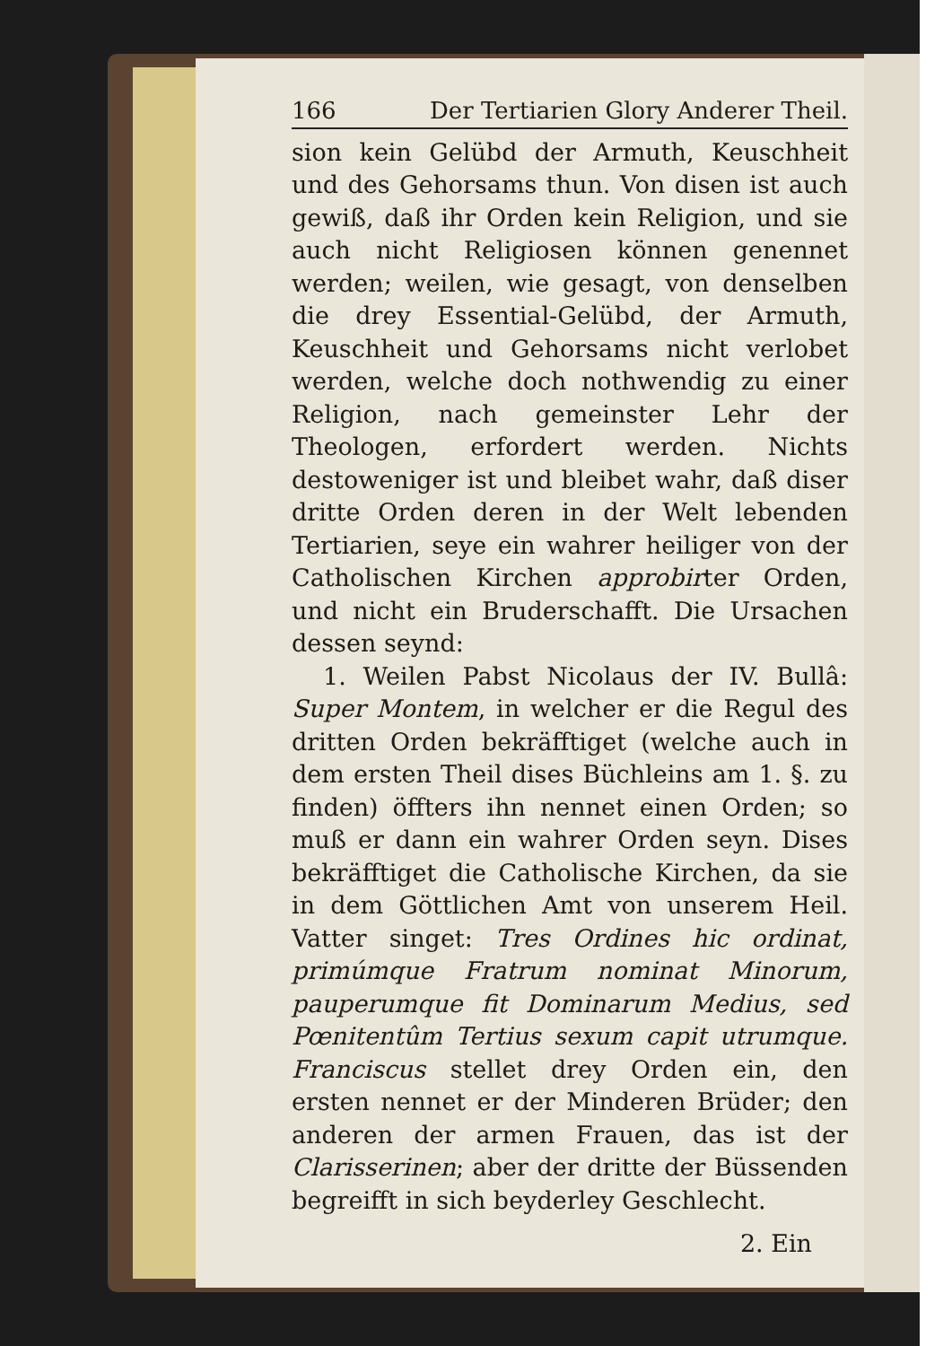166 Der Tertiarien Glory Anderer Theil.
sion kein Gelübd der Armuth, Keuschheit und des Gehorsams thun. Von disen ist auch gewiß, daß ihr Orden kein Religion, und sie auch nicht Religiosen können genennet werden; weilen, wie gesagt, von denselben die drey Essential-Gelübd, der Armuth, Keuschheit und Gehorsams nicht verlobet werden, welche doch nothwendig zu einer Religion, nach gemeinster Lehr der Theologen, erfordert werden. Nichts destoweniger ist und bleibet wahr, daß diser dritte Orden deren in der Welt lebenden Tertiarien, seye ein wahrer heiliger von der Catholischen Kirchen approbirter Orden, und nicht ein Bruderschafft. Die Ursachen dessen seynd:
1. Weilen Pabst Nicolaus der IV. Bullâ: Super Montem, in welcher er die Regul des dritten Orden bekräfftiget (welche auch in dem ersten Theil dises Büchleins am 1. §. zu finden) öffters ihn nennet einen Orden; so muß er dann ein wahrer Orden seyn. Dises bekräfftiget die Catholische Kirchen, da sie in dem Göttlichen Amt von unserem Heil. Vatter singet: Tres Ordines hic ordinat, primúmque Fratrum nominat Minorum, pauperumque fit Dominarum Medius, sed Pœnitentûm Tertius sexum capit utrumque. Franciscus stellet drey Orden ein, den ersten nennet er der Minderen Brüder; den anderen der armen Frauen, das ist der Clarisserinen; aber der dritte der Büssenden begreifft in sich beyderley Geschlecht.
2. Ein